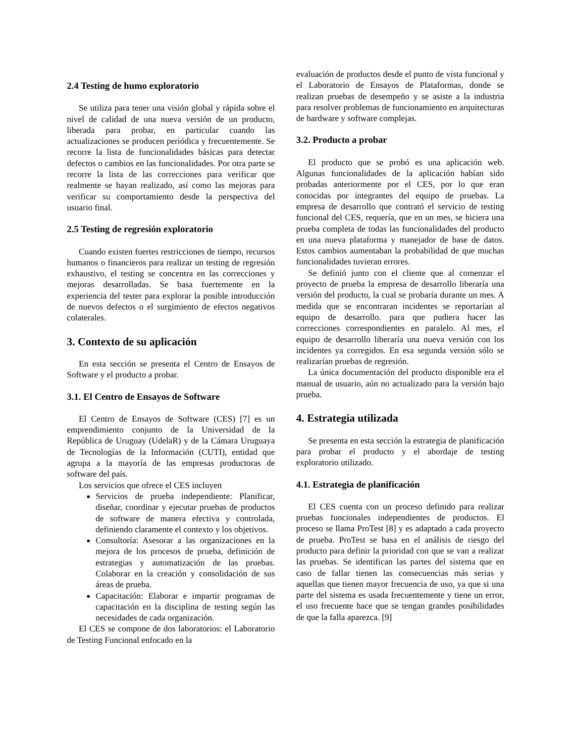2.4 Testing de humo exploratorio
Se utiliza para tener una visión global y rápida sobre el nivel de calidad de una nueva versión de un producto, liberada para probar, en particular cuando las actualizaciones se producen periódica y frecuentemente. Se recorre la lista de funcionalidades básicas para detectar defectos o cambios en las funcionalidades. Por otra parte se recorre la lista de las correcciones para verificar que realmente se hayan realizado, así como las mejoras para verificar su comportamiento desde la perspectiva del usuario final.
2.5 Testing de regresión exploratorio
Cuando existen fuertes restricciones de tiempo, recursos humanos o financieros para realizar un testing de regresión exhaustivo, el testing se concentra en las correcciones y mejoras desarrolladas. Se basa fuertemente en la experiencia del tester para explorar la posible introducción de nuevos defectos o el surgimiento de efectos negativos colaterales.
3. Contexto de su aplicación
En esta sección se presenta el Centro de Ensayos de Software y el producto a probar.
3.1. El Centro de Ensayos de Software
El Centro de Ensayos de Software (CES) [7] es un emprendimiento conjunto de la Universidad de la República de Uruguay (UdelaR) y de la Cámara Uruguaya de Tecnologías de la Información (CUTI), entidad que agrupa a la mayoría de las empresas productoras de software del país.
Los servicios que ofrece el CES incluyen
Servicios de prueba independiente: Planificar, diseñar, coordinar y ejecutar pruebas de productos de software de manera efectiva y controlada, definiendo claramente el contexto y los objetivos.
Consultoría: Asesorar a las organizaciones en la mejora de los procesos de prueba, definición de estrategias y automatización de las pruebas. Colaborar en la creación y consolidación de sus áreas de prueba.
Capacitación: Elaborar e impartir programas de capacitación en la disciplina de testing según las necesidades de cada organización.
El CES se compone de dos laboratorios: el Laboratorio de Testing Funcional enfocado en la
evaluación de productos desde el punto de vista funcional y el Laboratorio de Ensayos de Plataformas, donde se realizan pruebas de desempeño y se asiste a la industria para resolver problemas de funcionamiento en arquitecturas de hardware y software complejas.
3.2. Producto a probar
El producto que se probó es una aplicación web. Algunas funcionalidades de la aplicación habían sido probadas anteriormente por el CES, por lo que eran conocidas por integrantes del equipo de pruebas. La empresa de desarrollo que contrató el servicio de testing funcional del CES, requería, que en un mes, se hiciera una prueba completa de todas las funcionalidades del producto en una nueva plataforma y manejador de base de datos. Estos cambios aumentaban la probabilidad de que muchas funcionalidades tuvieran errores.
Se definió junto con el cliente que al comenzar el proyecto de prueba la empresa de desarrollo liberaría una versión del producto, la cual se probaría durante un mes. A medida que se encontraran incidentes se reportarían al equipo de desarrollo. para que pudiera hacer las correcciones correspondientes en paralelo. Al mes, el equipo de desarrollo liberaría una nueva versión con los incidentes ya corregidos. En esa segunda versión sólo se realizarían pruebas de regresión.
La única documentación del producto disponible era el manual de usuario, aún no actualizado para la versión bajo prueba.
4. Estrategia utilizada
Se presenta en esta sección la estrategia de planificación para probar el producto y el abordaje de testing exploratorio utilizado.
4.1. Estrategia de planificación
El CES cuenta con un proceso definido para realizar pruebas funcionales independientes de productos. El proceso se llama ProTest [8] y es adaptado a cada proyecto de prueba. ProTest se basa en el análisis de riesgo del producto para definir la prioridad con que se van a realizar las pruebas. Se identifican las partes del sistema que en caso de fallar tienen las consecuencias más serias y aquellas que tienen mayor frecuencia de uso, ya que si una parte del sistema es usada frecuentemente y tiene un error, el uso frecuente hace que se tengan grandes posibilidades de que la falla aparezca. [9]